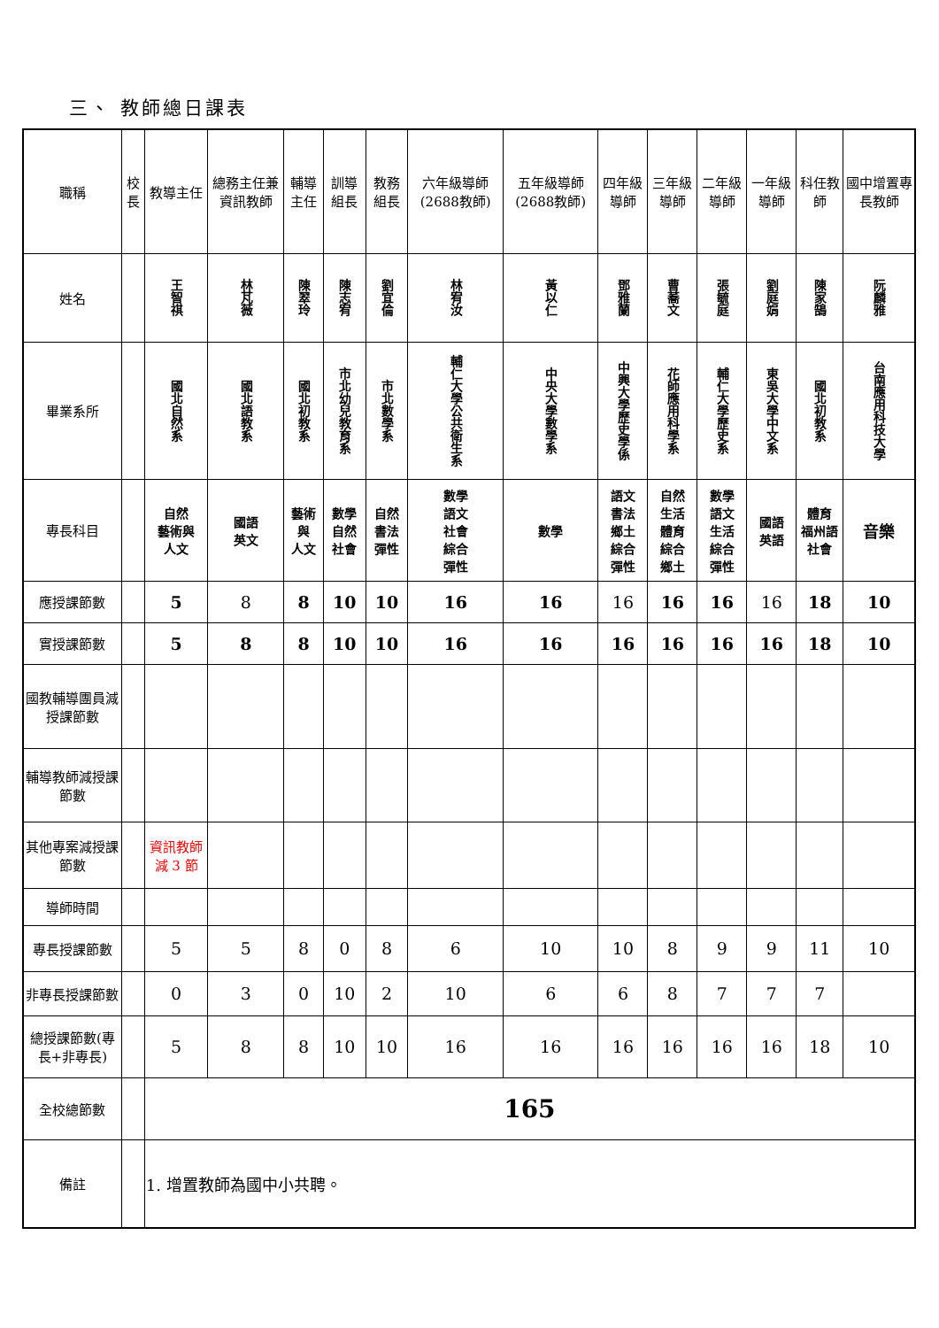三、 教師總日課表
| 職稱 | 校長 | 教導主任 | 總務主任兼資訊教師 | 輔導主任 | 訓導組長 | 教務組長 | 六年級導師(2688教師) | 五年級導師(2688教師) | 四年級導師 | 三年級導師 | 二年級導師 | 一年級導師 | 科任教師 | 國中增置專長教師 |
| --- | --- | --- | --- | --- | --- | --- | --- | --- | --- | --- | --- | --- | --- | --- |
| 姓名 | | 王智祺 | 林芃薇 | 陳翠玲 | 陳志宥 | 劉宜倫 | 林宥汝 | 黃以仁 | 鄧雅蘭 | 曹蕎文 | 張毓庭 | 劉庭娟 | 陳家鵠 | 阮麟雅 |
| 畢業系所 | | 國北自然系 | 國北語教系 | 國北初教系 | 市北幼兒教育系 | 市北數學系 | 輔仁大學公共衛生系 | 中央大學數學系 | 中興大學歷史學係 | 花師應用科學系 | 輔仁大學歷史系 | 東吳大學中文系 | 國北初教系 | 台南應用科技大學 |
| 專長科目 | | 自然 藝術與 人文 | 國語 英文 | 藝術與 人文 | 數學 自然 社會 | 自然 書法 彈性 | 數學 語文 社會 綜合 彈性 | 數學 | 語文 書法 鄉土 綜合 彈性 | 自然 生活 體育 綜合 鄉土 | 數學 語文 生活 綜合 彈性 | 國語 英語 | 體育 福州語社會 | 音樂 |
| 應授課節數 | | 5 | 8 | 8 | 10 | 10 | 16 | 16 | 16 | 16 | 16 | 16 | 18 | 10 |
| 實授課節數 | | 5 | 8 | 8 | 10 | 10 | 16 | 16 | 16 | 16 | 16 | 16 | 18 | 10 |
| 國教輔導團員減授課節數 | | | | | | | | | | | | | | |
| 輔導教師減授課節數 | | | | | | | | | | | | | | |
| 其他專案減授課節數 | | 資訊教師減 3 節 | | | | | | | | | | | | |
| 導師時間 | | | | | | | | | | | | | | |
| 專長授課節數 | | 5 | 5 | 8 | 0 | 8 | 6 | 10 | 10 | 8 | 9 | 9 | 11 | 10 |
| 非專長授課節數 | | 0 | 3 | 0 | 10 | 2 | 10 | 6 | 6 | 8 | 7 | 7 | 7 | |
| 總授課節數(專長+非專長) | | 5 | 8 | 8 | 10 | 10 | 16 | 16 | 16 | 16 | 16 | 16 | 18 | 10 |
| 全校總節數 | | 165 | | | | | | | | | | | | |
| 備註 | | 1. 增置教師為國中小共聘。 | | | | | | | | | | | | |